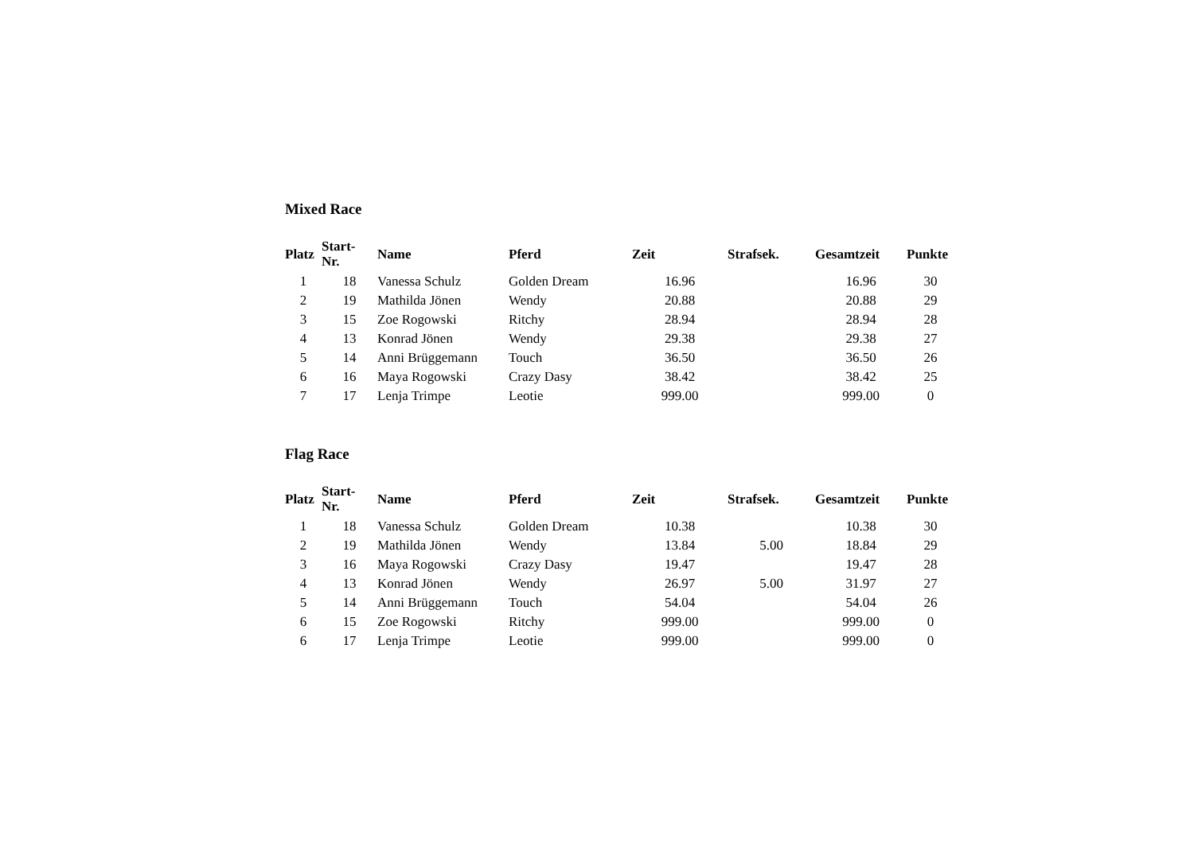Mixed Race
| Platz | Start- Nr. | Name | Pferd | Zeit | Strafsek. | Gesamtzeit | Punkte |
| --- | --- | --- | --- | --- | --- | --- | --- |
| 1 | 18 | Vanessa Schulz | Golden Dream | 16.96 | | 16.96 | 30 |
| 2 | 19 | Mathilda Jönen | Wendy | 20.88 | | 20.88 | 29 |
| 3 | 15 | Zoe Rogowski | Ritchy | 28.94 | | 28.94 | 28 |
| 4 | 13 | Konrad Jönen | Wendy | 29.38 | | 29.38 | 27 |
| 5 | 14 | Anni Brüggemann | Touch | 36.50 | | 36.50 | 26 |
| 6 | 16 | Maya Rogowski | Crazy Dasy | 38.42 | | 38.42 | 25 |
| 7 | 17 | Lenja Trimpe | Leotie | 999.00 | | 999.00 | 0 |
Flag Race
| Platz | Start- Nr. | Name | Pferd | Zeit | Strafsek. | Gesamtzeit | Punkte |
| --- | --- | --- | --- | --- | --- | --- | --- |
| 1 | 18 | Vanessa Schulz | Golden Dream | 10.38 | | 10.38 | 30 |
| 2 | 19 | Mathilda Jönen | Wendy | 13.84 | 5.00 | 18.84 | 29 |
| 3 | 16 | Maya Rogowski | Crazy Dasy | 19.47 | | 19.47 | 28 |
| 4 | 13 | Konrad Jönen | Wendy | 26.97 | 5.00 | 31.97 | 27 |
| 5 | 14 | Anni Brüggemann | Touch | 54.04 | | 54.04 | 26 |
| 6 | 15 | Zoe Rogowski | Ritchy | 999.00 | | 999.00 | 0 |
| 6 | 17 | Lenja Trimpe | Leotie | 999.00 | | 999.00 | 0 |